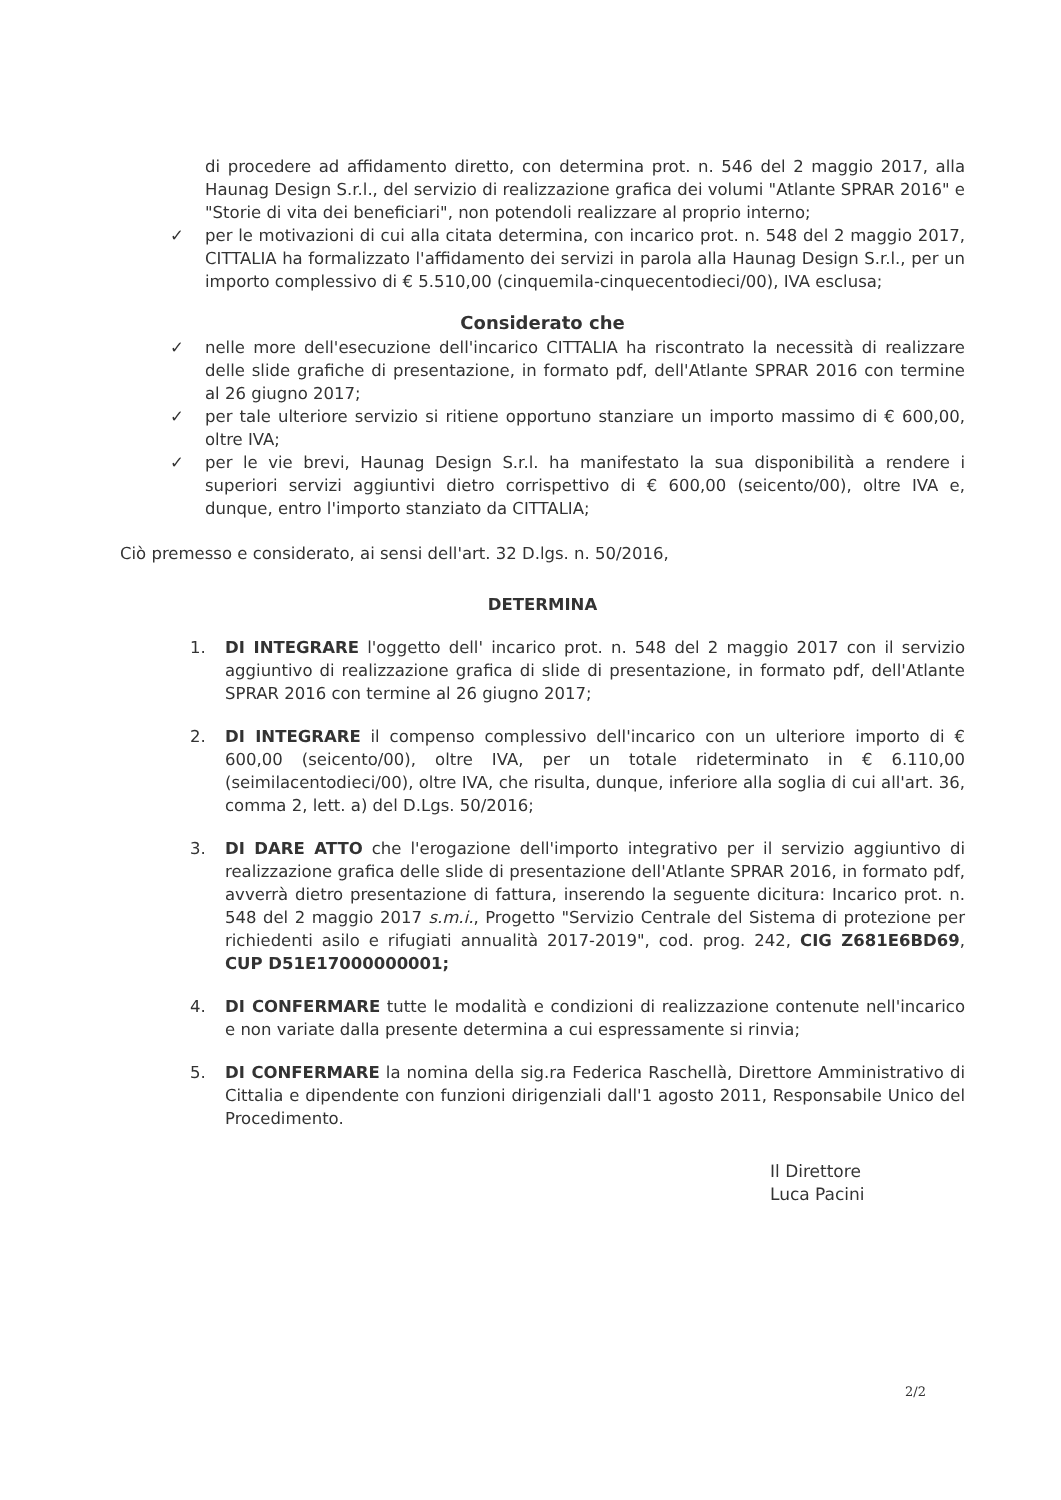di procedere ad affidamento diretto, con determina prot. n. 546 del 2 maggio 2017, alla Haunag Design S.r.l., del servizio di realizzazione grafica dei volumi "Atlante SPRAR 2016" e "Storie di vita dei beneficiari", non potendoli realizzare al proprio interno;
✓ per le motivazioni di cui alla citata determina, con incarico prot. n. 548 del 2 maggio 2017, CITTALIA ha formalizzato l'affidamento dei servizi in parola alla Haunag Design S.r.l., per un importo complessivo di € 5.510,00 (cinquemila-cinquecentodieci/00), IVA esclusa;
Considerato che
✓ nelle more dell'esecuzione dell'incarico CITTALIA ha riscontrato la necessità di realizzare delle slide grafiche di presentazione, in formato pdf, dell'Atlante SPRAR 2016 con termine al 26 giugno 2017;
✓ per tale ulteriore servizio si ritiene opportuno stanziare un importo massimo di € 600,00, oltre IVA;
✓ per le vie brevi, Haunag Design S.r.l. ha manifestato la sua disponibilità a rendere i superiori servizi aggiuntivi dietro corrispettivo di € 600,00 (seicento/00), oltre IVA e, dunque, entro l'importo stanziato da CITTALIA;
Ciò premesso e considerato, ai sensi dell'art. 32 D.lgs. n. 50/2016,
DETERMINA
1. DI INTEGRARE l'oggetto dell' incarico prot. n. 548 del 2 maggio 2017 con il servizio aggiuntivo di realizzazione grafica di slide di presentazione, in formato pdf, dell'Atlante SPRAR 2016 con termine al 26 giugno 2017;
2. DI INTEGRARE il compenso complessivo dell'incarico con un ulteriore importo di € 600,00 (seicento/00), oltre IVA, per un totale rideterminato in € 6.110,00 (seimilacentodieci/00), oltre IVA, che risulta, dunque, inferiore alla soglia di cui all'art. 36, comma 2, lett. a) del D.Lgs. 50/2016;
3. DI DARE ATTO che l'erogazione dell'importo integrativo per il servizio aggiuntivo di realizzazione grafica delle slide di presentazione dell'Atlante SPRAR 2016, in formato pdf, avverrà dietro presentazione di fattura, inserendo la seguente dicitura: Incarico prot. n. 548 del 2 maggio 2017 s.m.i., Progetto "Servizio Centrale del Sistema di protezione per richiedenti asilo e rifugiati annualità 2017-2019", cod. prog. 242, CIG Z681E6BD69, CUP D51E17000000001;
4. DI CONFERMARE tutte le modalità e condizioni di realizzazione contenute nell'incarico e non variate dalla presente determina a cui espressamente si rinvia;
5. DI CONFERMARE la nomina della sig.ra Federica Raschellà, Direttore Amministrativo di Cittalia e dipendente con funzioni dirigenziali dall'1 agosto 2011, Responsabile Unico del Procedimento.
Il Direttore
Luca Pacini
2/2